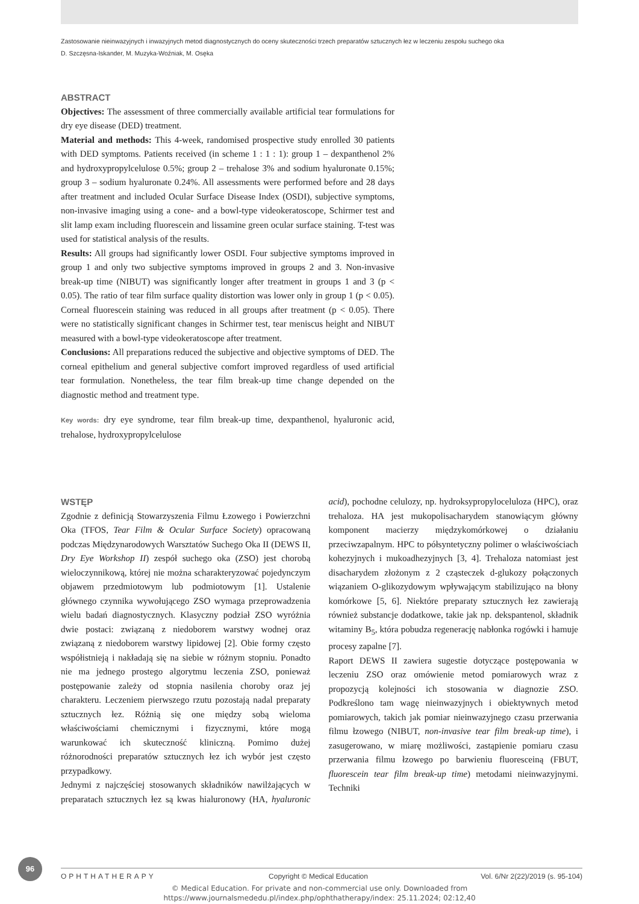Zastosowanie nieinwazyjnych i inwazyjnych metod diagnostycznych do oceny skuteczności trzech preparatów sztucznych łez w leczeniu zespołu suchego oka
D. Szczęsna-Iskander, M. Muzyka-Woźniak, M. Osęka
ABSTRACT
Objectives: The assessment of three commercially available artificial tear formulations for dry eye disease (DED) treatment.
Material and methods: This 4-week, randomised prospective study enrolled 30 patients with DED symptoms. Patients received (in scheme 1 : 1 : 1): group 1 – dexpanthenol 2% and hydroxypropylcelulose 0.5%; group 2 – trehalose 3% and sodium hyaluronate 0.15%; group 3 – sodium hyaluronate 0.24%. All assessments were performed before and 28 days after treatment and included Ocular Surface Disease Index (OSDI), subjective symptoms, non-invasive imaging using a cone- and a bowl-type videokeratoscope, Schirmer test and slit lamp exam including fluorescein and lissamine green ocular surface staining. T-test was used for statistical analysis of the results.
Results: All groups had significantly lower OSDI. Four subjective symptoms improved in group 1 and only two subjective symptoms improved in groups 2 and 3. Non-invasive break-up time (NIBUT) was significantly longer after treatment in groups 1 and 3 (p < 0.05). The ratio of tear film surface quality distortion was lower only in group 1 (p < 0.05). Corneal fluorescein staining was reduced in all groups after treatment (p < 0.05). There were no statistically significant changes in Schirmer test, tear meniscus height and NIBUT measured with a bowl-type videokeratoscope after treatment.
Conclusions: All preparations reduced the subjective and objective symptoms of DED. The corneal epithelium and general subjective comfort improved regardless of used artificial tear formulation. Nonetheless, the tear film break-up time change depended on the diagnostic method and treatment type.
Key words: dry eye syndrome, tear film break-up time, dexpanthenol, hyaluronic acid, trehalose, hydroxypropylcelulose
WSTĘP
Zgodnie z definicją Stowarzyszenia Filmu Łzowego i Powierzchni Oka (TFOS, Tear Film & Ocular Surface Society) opracowaną podczas Międzynarodowych Warsztatów Suchego Oka II (DEWS II, Dry Eye Workshop II) zespół suchego oka (ZSO) jest chorobą wieloczynnikową, której nie można scharakteryzować pojedynczym objawem przedmiotowym lub podmiotowym [1]. Ustalenie głównego czynnika wywołującego ZSO wymaga przeprowadzenia wielu badań diagnostycznych. Klasyczny podział ZSO wyróżnia dwie postaci: związaną z niedoborem warstwy wodnej oraz związaną z niedoborem warstwy lipidowej [2]. Obie formy często współistnieją i nakładają się na siebie w różnym stopniu. Ponadto nie ma jednego prostego algorytmu leczenia ZSO, ponieważ postępowanie zależy od stopnia nasilenia choroby oraz jej charakteru. Leczeniem pierwszego rzutu pozostają nadal preparaty sztucznych łez. Różnią się one między sobą wieloma właściwościami chemicznymi i fizycznymi, które mogą warunkować ich skuteczność kliniczną. Pomimo dużej różnorodności preparatów sztucznych łez ich wybór jest często przypadkowy.
Jednymi z najczęściej stosowanych składników nawilżających w preparatach sztucznych łez są kwas hialuronowy (HA, hyaluronic acid), pochodne celulozy, np. hydroksypropyloceluloza (HPC), oraz trehaloza. HA jest mukopolisacharydem stanowiącym główny komponent macierzy międzykomórkowej o działaniu przeciwzapalnym. HPC to półsyntetyczny polimer o właściwościach kohezyjnych i mukoadhezyjnych [3, 4]. Trehaloza natomiast jest disacharydem złożonym z 2 cząsteczek d-glukozy połączonych wiązaniem O-glikozydowym wpływającym stabilizująco na błony komórkowe [5, 6]. Niektóre preparaty sztucznych łez zawierają również substancje dodatkowe, takie jak np. dekspantenol, składnik witaminy B<sub>5</sub>, która pobudza regenerację nabłonka rogówki i hamuje procesy zapalne [7].
Raport DEWS II zawiera sugestie dotyczące postępowania w leczeniu ZSO oraz omówienie metod pomiarowych wraz z propozycją kolejności ich stosowania w diagnozie ZSO. Podkreślono tam wagę nieinwazyjnych i obiektywnych metod pomiarowych, takich jak pomiar nieinwazyjnego czasu przerwania filmu łzowego (NIBUT, non-invasive tear film break-up time), i zasugerowano, w miarę możliwości, zastąpienie pomiaru czasu przerwania filmu łzowego po barwieniu fluoresceiną (FBUT, fluorescein tear film break-up time) metodami nieinwazyjnymi. Techniki
96
OPHTHATHERAPY Copyright © Medical Education Vol. 6/Nr 2(22)/2019 (s. 95-104)
© Medical Education. For private and non-commercial use only. Downloaded from
https://www.journalsmededu.pl/index.php/ophthatherapy/index: 25.11.2024; 02:12,40